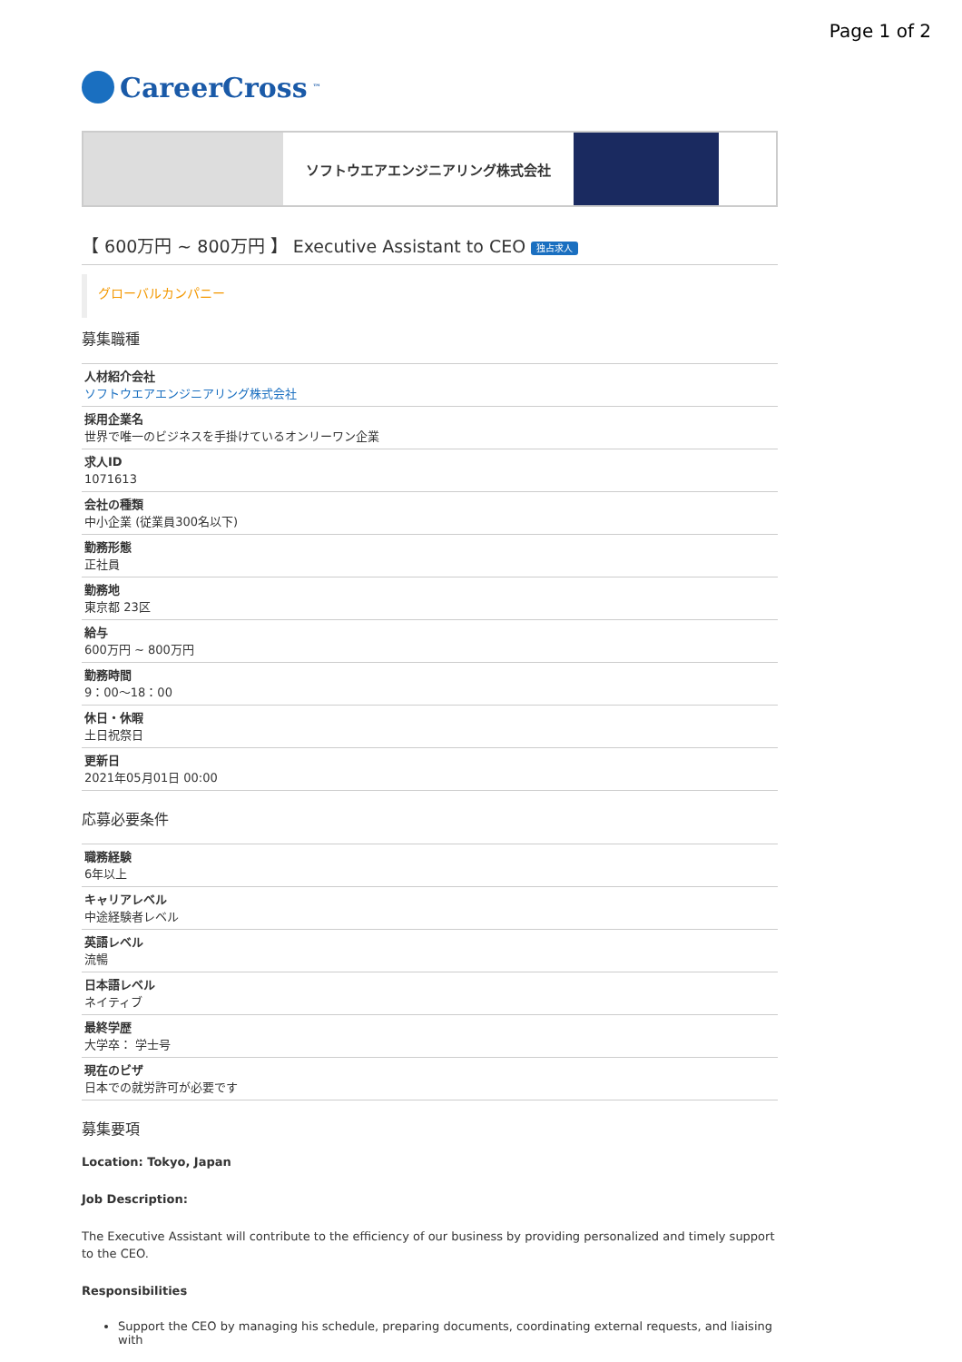Page 1 of 2
CareerCross<sup>™</sup>
ソフトウエアエンジニアリング株式会社
【 600万円 ~ 800万円 】 Executive Assistant to CEO 独占求人
グローバルカンパニー
募集職種
| 人材紹介会社 ソフトウエアエンジニアリング株式会社 |
| 採用企業名 世界で唯一のビジネスを手掛けているオンリーワン企業 |
| 求人ID 1071613 |
| 会社の種類 中小企業 (従業員300名以下) |
| 勤務形態 正社員 |
| 勤務地 東京都 23区 |
| 給与 600万円 ~ 800万円 |
| 勤務時間 9：00〜18：00 |
| 休日・休暇 土日祝祭日 |
| 更新日 2021年05月01日 00:00 |
応募必要条件
| 職務経験 6年以上 |
| キャリアレベル 中途経験者レベル |
| 英語レベル 流暢 |
| 日本語レベル ネイティブ |
| 最終学歴 大学卒： 学士号 |
| 現在のビザ 日本での就労許可が必要です |
募集要項
Location: Tokyo, Japan
Job Description:
The Executive Assistant will contribute to the efficiency of our business by providing personalized and timely support to the CEO.
Responsibilities
Support the CEO by managing his schedule, preparing documents, coordinating external requests, and liaising with